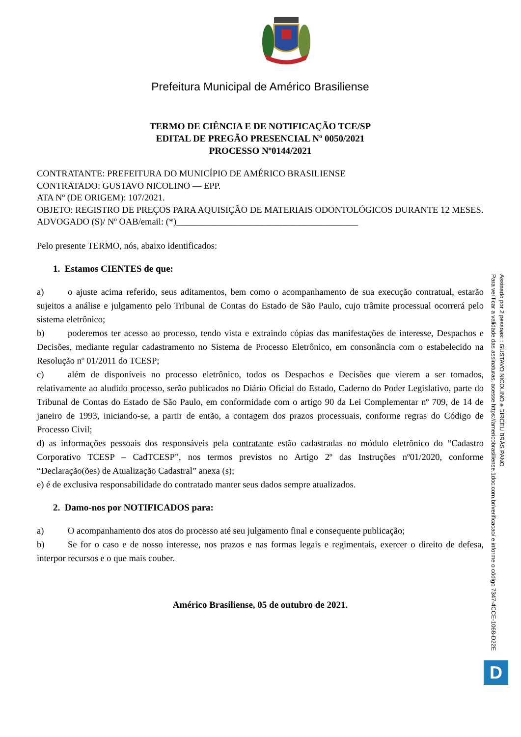Prefeitura Municipal de Américo Brasiliense
TERMO DE CIÊNCIA E DE NOTIFICAÇÃO TCE/SP
EDITAL DE PREGÃO PRESENCIAL Nº 0050/2021
PROCESSO Nº0144/2021
CONTRATANTE: PREFEITURA DO MUNICÍPIO DE AMÉRICO BRASILIENSE
CONTRATADO: GUSTAVO NICOLINO — EPP.
ATA Nº (DE ORIGEM): 107/2021.
OBJETO: REGISTRO DE PREÇOS PARA AQUISIÇÃO DE MATERIAIS ODONTOLÓGICOS DURANTE 12 MESES.
ADVOGADO (S)/ Nº OAB/email: (*)________________________________________
Pelo presente TERMO, nós, abaixo identificados:
1. Estamos CIENTES de que:
a) o ajuste acima referido, seus aditamentos, bem como o acompanhamento de sua execução contratual, estarão sujeitos a análise e julgamento pelo Tribunal de Contas do Estado de São Paulo, cujo trâmite processual ocorrerá pelo sistema eletrônico;
b) poderemos ter acesso ao processo, tendo vista e extraindo cópias das manifestações de interesse, Despachos e Decisões, mediante regular cadastramento no Sistema de Processo Eletrônico, em consonância com o estabelecido na Resolução nº 01/2011 do TCESP;
c) além de disponíveis no processo eletrônico, todos os Despachos e Decisões que vierem a ser tomados, relativamente ao aludido processo, serão publicados no Diário Oficial do Estado, Caderno do Poder Legislativo, parte do Tribunal de Contas do Estado de São Paulo, em conformidade com o artigo 90 da Lei Complementar nº 709, de 14 de janeiro de 1993, iniciando-se, a partir de então, a contagem dos prazos processuais, conforme regras do Código de Processo Civil;
d) as informações pessoais dos responsáveis pela contratante estão cadastradas no módulo eletrônico do “Cadastro Corporativo TCESP – CadTCESP”, nos termos previstos no Artigo 2º das Instruções nº01/2020, conforme “Declaração(ões) de Atualização Cadastral” anexa (s);
e) é de exclusiva responsabilidade do contratado manter seus dados sempre atualizados.
2. Damo-nos por NOTIFICADOS para:
a) O acompanhamento dos atos do processo até seu julgamento final e consequente publicação;
b) Se for o caso e de nosso interesse, nos prazos e nas formas legais e regimentais, exercer o direito de defesa, interpor recursos e o que mais couber.
Américo Brasiliense, 05 de outubro de 2021.
Assinado por 2 pessoas: : GUSTAVO NICOLINO e DIRCEU BRÁS PANO
Para verificar a validade das assinaturas, acesse https://americobrasiliense.1doc.com.br/verificacao/ e informe o código 7347-4CCE-1068-D22E
D